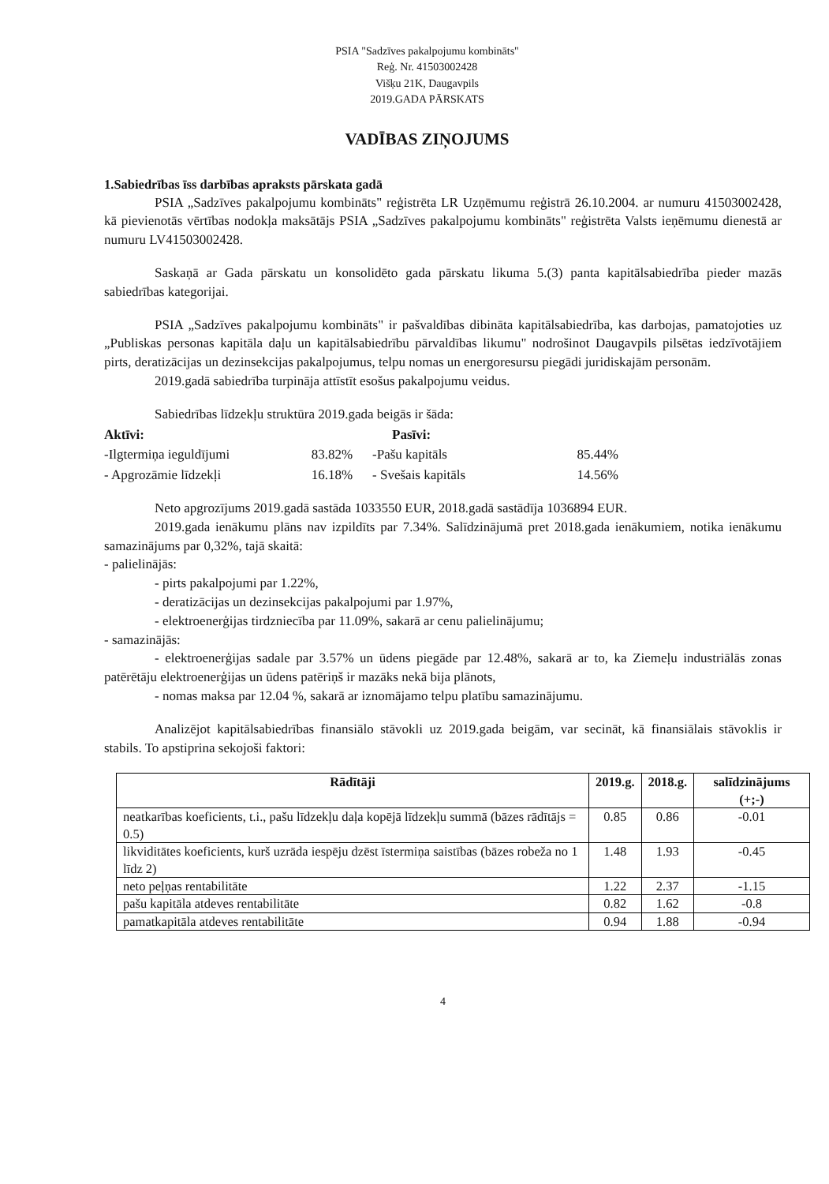PSIA "Sadzīves pakalpojumu kombināts"
Reģ. Nr. 41503002428
Višķu 21K, Daugavpils
2019.GADA PĀRSKATS
VADĪBAS ZIŅOJUMS
1.Sabiedrības īss darbības apraksts pārskata gadā
PSIA „Sadzīves pakalpojumu kombināts" reģistrēta LR Uzņēmumu reģistrā 26.10.2004. ar numuru 41503002428, kā pievienotās vērtības nodokļa maksātājs PSIA „Sadzīves pakalpojumu kombināts" reģistrēta Valsts ieņēmumu dienestā ar numuru LV41503002428.
Saskaņā ar Gada pārskatu un konsolidēto gada pārskatu likuma 5.(3) panta kapitālsabiedrība pieder mazās sabiedrības kategorijai.
PSIA „Sadzīves pakalpojumu kombināts" ir pašvaldības dibināta kapitālsabiedrība, kas darbojas, pamatojoties uz „Publiskas personas kapitāla daļu un kapitālsabiedrību pārvaldības likumu" nodrošinot Daugavpils pilsētas iedzīvotājiem pirts, deratizācijas un dezinsekcijas pakalpojumus, telpu nomas un energoresursu piegādi juridiskajām personām.
2019.gadā sabiedrība turpināja attīstīt esošus pakalpojumu veidus.
Sabiedrības līdzekļu struktūra 2019.gada beigās ir šāda:
Aktīvi: Pasīvi:
-Ilgtermiņa ieguldījumi 83.82%
-Pašu kapitāls 85.44%
- Apgrozāmie līdzekļi 16.18%
- Svešais kapitāls 14.56%
Neto apgrozījums 2019.gadā sastāda 1033550 EUR, 2018.gadā sastādīja 1036894 EUR.
2019.gada ienākumu plāns nav izpildīts par 7.34%. Salīdzinājumā pret 2018.gada ienākumiem, notika ienākumu samazinājums par 0,32%, tajā skaitā:
- palielinājās:
- pirts pakalpojumi par 1.22%,
- deratizācijas un dezinsekcijas pakalpojumi par 1.97%,
- elektroenerģijas tirdzniecība par 11.09%, sakarā ar cenu palielinājumu;
- samazinājās:
- elektroenerģijas sadale par 3.57% un ūdens piegāde par 12.48%, sakarā ar to, ka Ziemeļu industriālās zonas patērētāju elektroenerģijas un ūdens patēriņš ir mazāks nekā bija plānots,
- nomas maksa par 12.04 %, sakarā ar iznomājamo telpu platību samazinājumu.
Analizējot kapitālsabiedrības finansiālo stāvokli uz 2019.gada beigām, var secināt, kā finansiālais stāvoklis ir stabils. To apstiprina sekojoši faktori:
| Rādītāji | 2019.g. | 2018.g. | salīdzinājums (+;-) |
| --- | --- | --- | --- |
| neatkarības koeficients, t.i., pašu līdzekļu daļa kopējā līdzekļu summā (bāzes rādītājs = 0.5) | 0.85 | 0.86 | -0.01 |
| likviditātes koeficients, kurš uzrāda iespēju dzēst īstermiņa saistības (bāzes robeža no 1 līdz 2) | 1.48 | 1.93 | -0.45 |
| neto peļņas rentabilitāte | 1.22 | 2.37 | -1.15 |
| pašu kapitāla atdeves rentabilitāte | 0.82 | 1.62 | -0.8 |
| pamatkapitāla atdeves rentabilitāte | 0.94 | 1.88 | -0.94 |
4